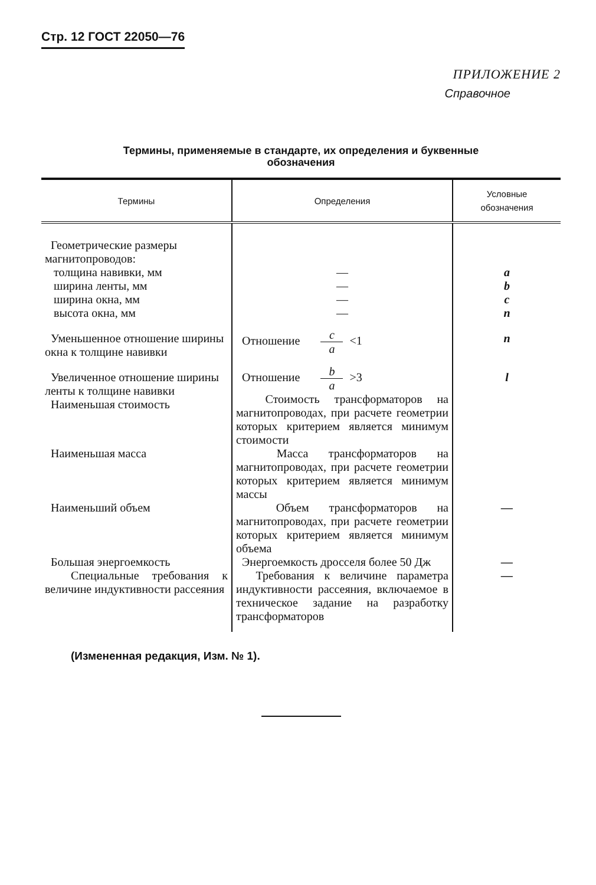Стр. 12 ГОСТ 22050—76
ПРИЛОЖЕНИЕ 2
Справочное
Термины, применяемые в стандарте, их определения и буквенные
обозначения
| Термины | Определения | Условные обозначения |
| --- | --- | --- |
| Геометрические размеры магнитопроводов: толщина навивки, мм ширина ленты, мм ширина окна, мм высота окна, мм | — — — — | a b c n |
| Уменьшенное отношение ширины окна к толщине навивки | Отношение c a <1 | n |
| Увеличенное отношение ширины ленты к толщине навивки Наименьшая стоимость | Отношение b a >3 Стоимость трансформаторов на магнитопроводах, при расчете геометрии которых критерием является минимум стоимости | l |
| Наименьшая масса | Масса трансформаторов на магнитопроводах, при расчете геометрии которых критерием является минимум массы | |
| Наименьший объем | Объем трансформаторов на магнитопроводах, при расчете геометрии которых критерием является минимум объема | — |
| Большая энергоемкость | Энергоемкость дросселя более 50 Дж | — |
| Специальные требования к величине индуктивности рассеяния | Требования к величине параметра индуктивности рассеяния, включаемое в техническое задание на разработку трансформаторов | — |
(Измененная редакция, Изм. № 1).